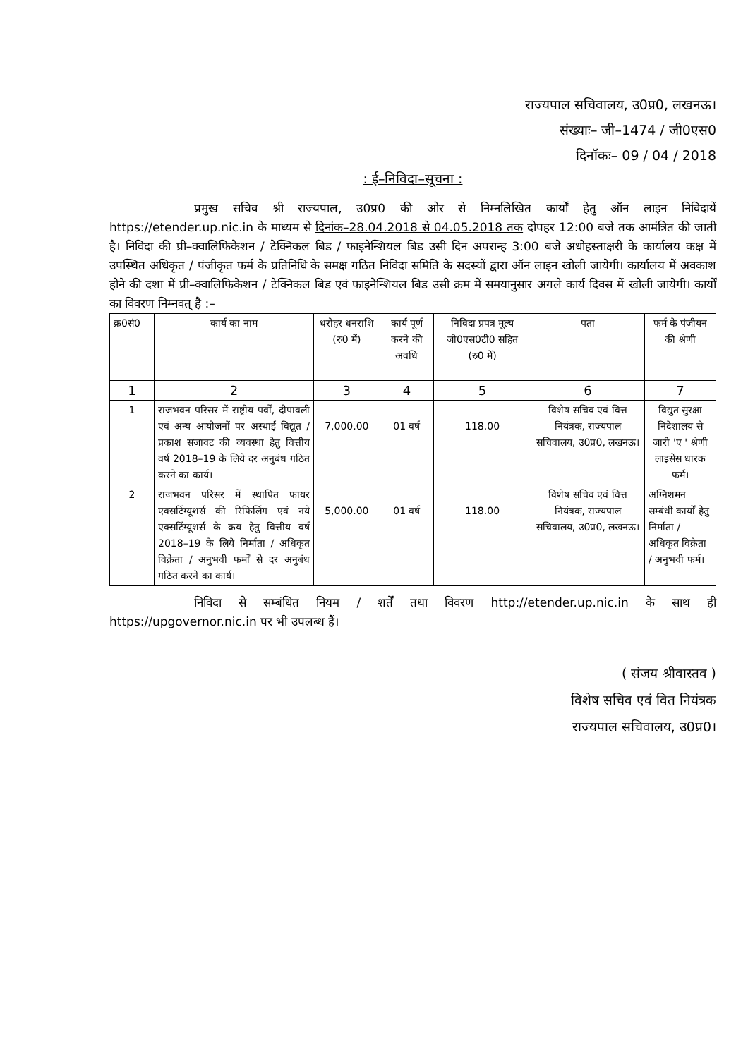राज्यपाल सचिवालय, उ0प्र0, लखनऊ।
संख्याः– जी–1474 / जी0एस0
दिनॉकः– 09 / 04 / 2018
: ई–निविदा–सूचना :
प्रमुख सचिव श्री राज्यपाल, उ0प्र0 की ओर से निम्नलिखित कार्यों हेतु ऑन लाइन निविदायें https://etender.up.nic.in के माध्यम से दिनांक–28.04.2018 से 04.05.2018 तक दोपहर 12:00 बजे तक आमंत्रित की जाती है। निविदा की प्री–क्वालिफिकेशन / टेक्निकल बिड / फाइनेन्शियल बिड उसी दिन अपरान्ह 3:00 बजे अधोहस्ताक्षरी के कार्यालय कक्ष में उपस्थित अधिकृत / पंजीकृत फर्म के प्रतिनिधि के समक्ष गठित निविदा समिति के सदस्यों द्वारा ऑन लाइन खोली जायेगी। कार्यालय में अवकाश होने की दशा में प्री–क्वालिफिकेशन / टेक्निकल बिड एवं फाइनेन्शियल बिड उसी क्रम में समयानुसार अगले कार्य दिवस में खोली जायेगी। कार्यों का विवरण निम्नवत् है :–
| क्र0सं0 | कार्य का नाम | धरोहर धनराशि (रु0 में) | कार्य पूर्ण करने की अवधि | निविदा प्रपत्र मूल्य जी0एस0टी0 सहित (रु0 में) | पता | फर्म के पंजीयन की श्रेणी |
| --- | --- | --- | --- | --- | --- | --- |
| 1 | 2 | 3 | 4 | 5 | 6 | 7 |
| 1 | राजभवन परिसर में राष्ट्रीय पर्वों, दीपावली एवं अन्य आयोजनों पर अस्थाई विद्युत / प्रकाश सजावट की व्यवस्था हेतु वित्तीय वर्ष 2018–19 के लिये दर अनुबंध गठित करने का कार्य। | 7,000.00 | 01 वर्ष | 118.00 | विशेष सचिव एवं वित्त नियंत्रक, राज्यपाल सचिवालय, उ0प्र0, लखनऊ। | विद्युत सुरक्षा निदेशालय से जारी 'ए ' श्रेणी लाइसेंस धारक फर्म। |
| 2 | राजभवन परिसर में स्थापित फायर एक्सटिंग्यूशर्स की रिफिलिंग एवं नये एक्सटिंग्यूशर्स के क्रय हेतु वित्तीय वर्ष 2018–19 के लिये निर्माता / अधिकृत विक्रेता / अनुभवी फर्मों से दर अनुबंध गठित करने का कार्य। | 5,000.00 | 01 वर्ष | 118.00 | विशेष सचिव एवं वित्त नियंत्रक, राज्यपाल सचिवालय, उ0प्र0, लखनऊ। | अग्निशमन सम्बंधी कार्यों हेतु निर्माता / अधिकृत विक्रेता / अनुभवी फर्म। |
निविदा से सम्बंधित नियम / शर्तें तथा विवरण http://etender.up.nic.in के साथ ही https://upgovernor.nic.in पर भी उपलब्ध हैं।
( संजय श्रीवास्तव )
विशेष सचिव एवं वित नियंत्रक
राज्यपाल सचिवालय, उ0प्र0।